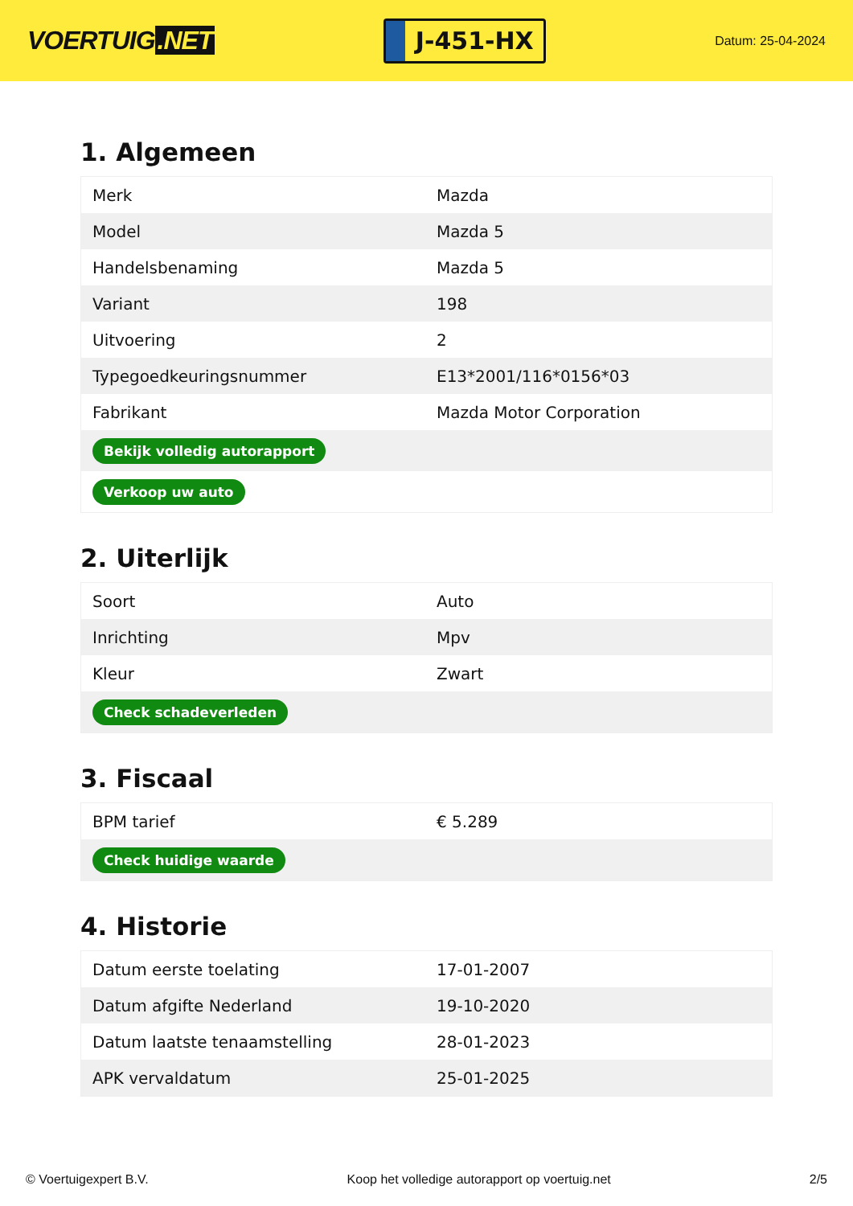VOERTUIG.NET
J-451-HX
Datum: 25-04-2024
1. Algemeen
| Merk | Mazda |
| Model | Mazda 5 |
| Handelsbenaming | Mazda 5 |
| Variant | 198 |
| Uitvoering | 2 |
| Typegoedkeuringsnummer | E13*2001/116*0156*03 |
| Fabrikant | Mazda Motor Corporation |
| Bekijk volledig autorapport | |
| Verkoop uw auto | |
2. Uiterlijk
| Soort | Auto |
| Inrichting | Mpv |
| Kleur | Zwart |
| Check schadeverleden | |
3. Fiscaal
| BPM tarief | € 5.289 |
| Check huidige waarde | |
4. Historie
| Datum eerste toelating | 17-01-2007 |
| Datum afgifte Nederland | 19-10-2020 |
| Datum laatste tenaamstelling | 28-01-2023 |
| APK vervaldatum | 25-01-2025 |
© Voertuigexpert B.V. Koop het volledige autorapport op voertuig.net 2/5